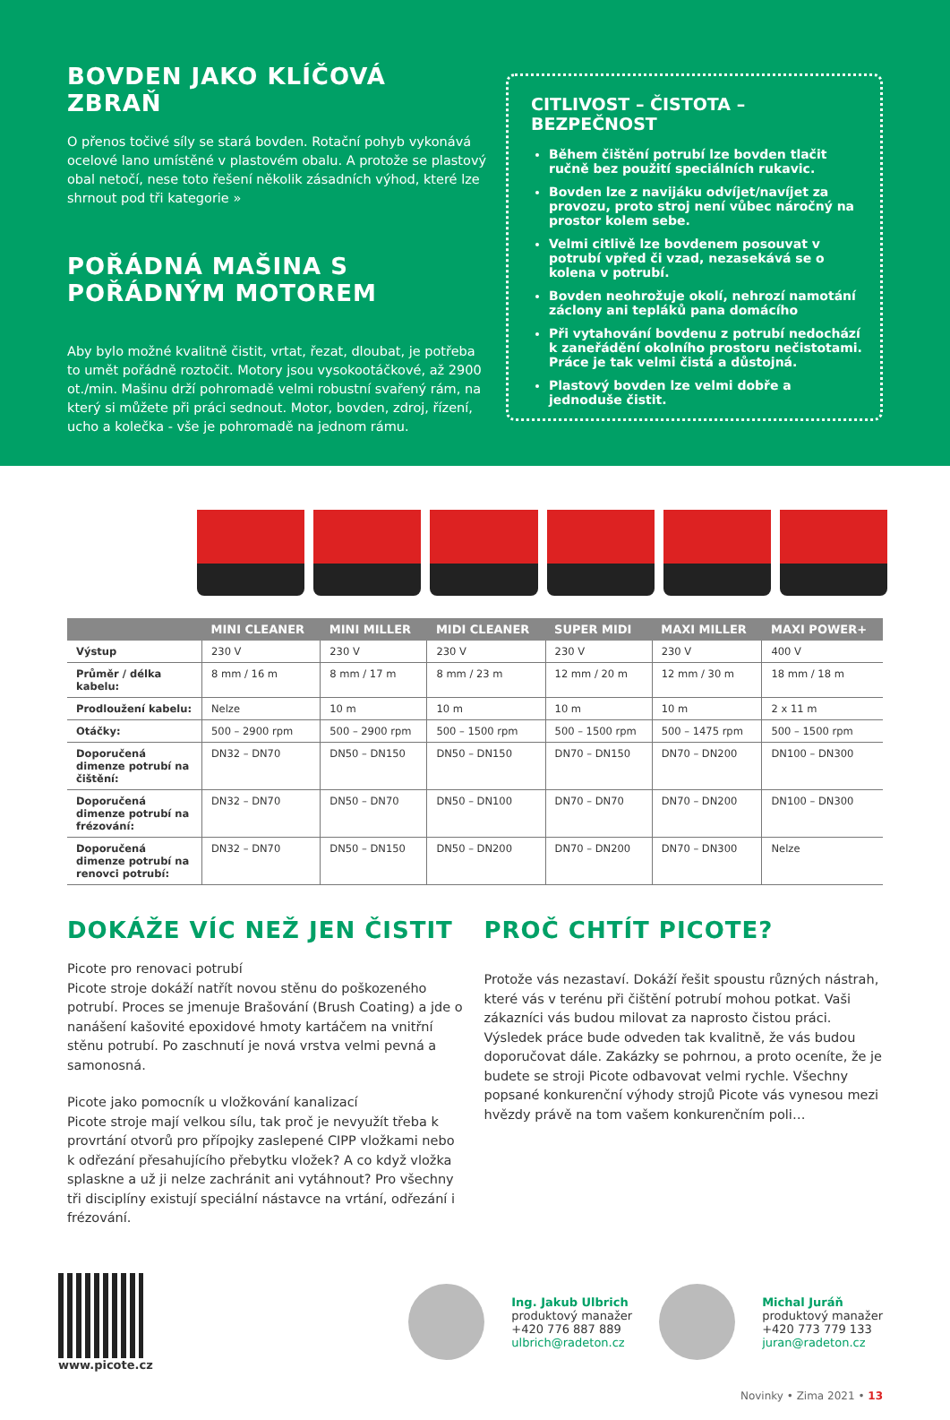BOVDEN JAKO KLÍČOVÁ ZBRAŇ
O přenos točivé síly se stará bovden. Rotační pohyb vykonává ocelové lano umístěné v plastovém obalu. A protože se plastový obal netočí, nese toto řešení několik zásadních výhod, které lze shrnout pod tři kategorie »
POŘÁDNÁ MAŠINA S POŘÁDNÝM MOTOREM
Aby bylo možné kvalitně čistit, vrtat, řezat, dloubat, je potřeba to umět pořádně roztočit. Motory jsou vysokootáčkové, až 2900 ot./min. Mašinu drží pohromadě velmi robustní svařený rám, na který si můžete při práci sednout. Motor, bovden, zdroj, řízení, ucho a kolečka - vše je pohromadě na jednom rámu.
CITLIVOST – ČISTOTA – BEZPEČNOST
Během čištění potrubí lze bovden tlačit ručně bez použití speciálních rukavic.
Bovden lze z navijáku odvíjet/navíjet za provozu, proto stroj není vůbec náročný na prostor kolem sebe.
Velmi citlivě lze bovdenem posouvat v potrubí vpřed či vzad, nezasekává se o kolena v potrubí.
Bovden neohrožuje okolí, nehrozí namotání záclony ani tepláků pana domácího
Při vytahování bovdenu z potrubí nedochází k zaneřádění okolního prostoru nečistotami. Práce je tak velmi čistá a důstojná.
Plastový bovden lze velmi dobře a jednoduše čistit.
| | MINI CLEANER | MINI MILLER | MIDI CLEANER | SUPER MIDI | MAXI MILLER | MAXI POWER+ |
| --- | --- | --- | --- | --- | --- | --- |
| Výstup | 230 V | 230 V | 230 V | 230 V | 230 V | 400 V |
| Průměr / délka kabelu: | 8 mm / 16 m | 8 mm / 17 m | 8 mm / 23 m | 12 mm / 20 m | 12 mm / 30 m | 18 mm / 18 m |
| Prodloužení kabelu: | Nelze | 10 m | 10 m | 10 m | 10 m | 2 x 11 m |
| Otáčky: | 500 – 2900 rpm | 500 – 2900 rpm | 500 – 1500 rpm | 500 – 1500 rpm | 500 – 1475 rpm | 500 – 1500 rpm |
| Doporučená dimenze potrubí na čištění: | DN32 – DN70 | DN50 – DN150 | DN50 – DN150 | DN70 – DN150 | DN70 – DN200 | DN100 – DN300 |
| Doporučená dimenze potrubí na frézování: | DN32 – DN70 | DN50 – DN70 | DN50 – DN100 | DN70 – DN70 | DN70 – DN200 | DN100 – DN300 |
| Doporučená dimenze potrubí na renovci potrubí: | DN32 – DN70 | DN50 – DN150 | DN50 – DN200 | DN70 – DN200 | DN70 – DN300 | Nelze |
DOKÁŽE VÍC NEŽ JEN ČISTIT
Picote pro renovaci potrubí
Picote stroje dokáží natřít novou stěnu do poškozeného potrubí. Proces se jmenuje Brašování (Brush Coating) a jde o nanášení kašovité epoxidové hmoty kartáčem na vnitřní stěnu potrubí. Po zaschnutí je nová vrstva velmi pevná a samonosná.
Picote jako pomocník u vložkování kanalizací
Picote stroje mají velkou sílu, tak proč je nevyužít třeba k provrtání otvorů pro přípojky zaslepené CIPP vložkami nebo k odřezání přesahujícího přebytku vložek? A co když vložka splaskne a už ji nelze zachránit ani vytáhnout? Pro všechny tři disciplíny existují speciální nástavce na vrtání, odřezání i frézování.
PROČ CHTÍT PICOTE?
Protože vás nezastaví. Dokáží řešit spoustu různých nástrah, které vás v terénu při čištění potrubí mohou potkat. Vaši zákazníci vás budou milovat za naprosto čistou práci. Výsledek práce bude odveden tak kvalitně, že vás budou doporučovat dále. Zakázky se pohrnou, a proto oceníte, že je budete se stroji Picote odbavovat velmi rychle. Všechny popsané konkurenční výhody strojů Picote vás vynesou mezi hvězdy právě na tom vašem konkurenčním poli…
www.picote.cz
Ing. Jakub Ulbrich
produktový manažer
+420 776 887 889
ulbrich@radeton.cz
Michal Juráň
produktový manažer
+420 773 779 133
juran@radeton.cz
Novinky • Zima 2021 • 13